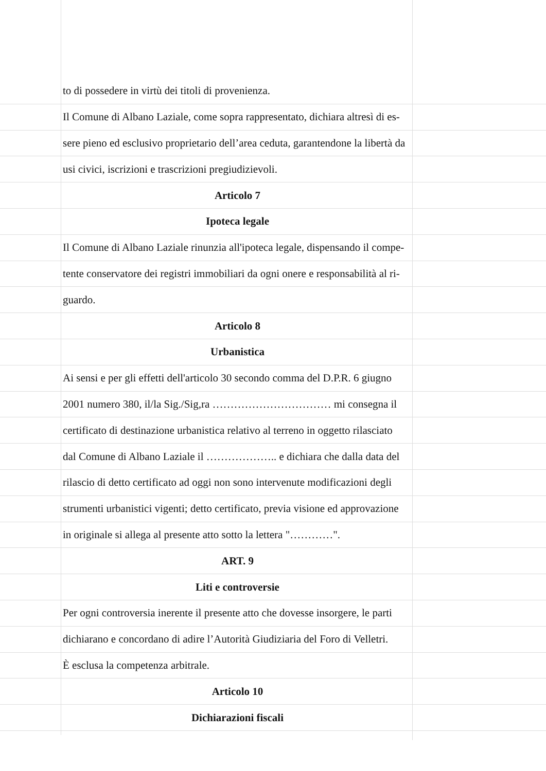to di possedere in virtù dei titoli di provenienza.
Il Comune di Albano Laziale, come sopra rappresentato, dichiara altresì di es-
sere pieno ed esclusivo proprietario dell’area ceduta, garantendone la libertà da
usi civici, iscrizioni e trascrizioni pregiudizievoli.
Articolo 7
Ipoteca legale
Il Comune di Albano Laziale rinunzia all'ipoteca legale, dispensando il compe-
tente conservatore dei registri immobiliari da ogni onere e responsabilità al ri-
guardo.
Articolo 8
Urbanistica
Ai sensi e per gli effetti dell'articolo 30 secondo comma del D.P.R. 6 giugno
2001 numero 380, il/la Sig./Sig,ra …………………………… mi consegna il
certificato di destinazione urbanistica relativo al terreno in oggetto rilasciato
dal Comune di Albano Laziale il ……………….. e dichiara che dalla data del
rilascio di detto certificato ad oggi non sono intervenute modificazioni degli
strumenti urbanistici vigenti; detto certificato, previa visione ed approvazione
in originale si allega al presente atto sotto la lettera "…………".
ART. 9
Liti e controversie
Per ogni controversia inerente il presente atto che dovesse insorgere, le parti
dichiarano e concordano di adire l’Autorità Giudiziaria del Foro di Velletri.
È esclusa la competenza arbitrale.
Articolo 10
Dichiarazioni fiscali